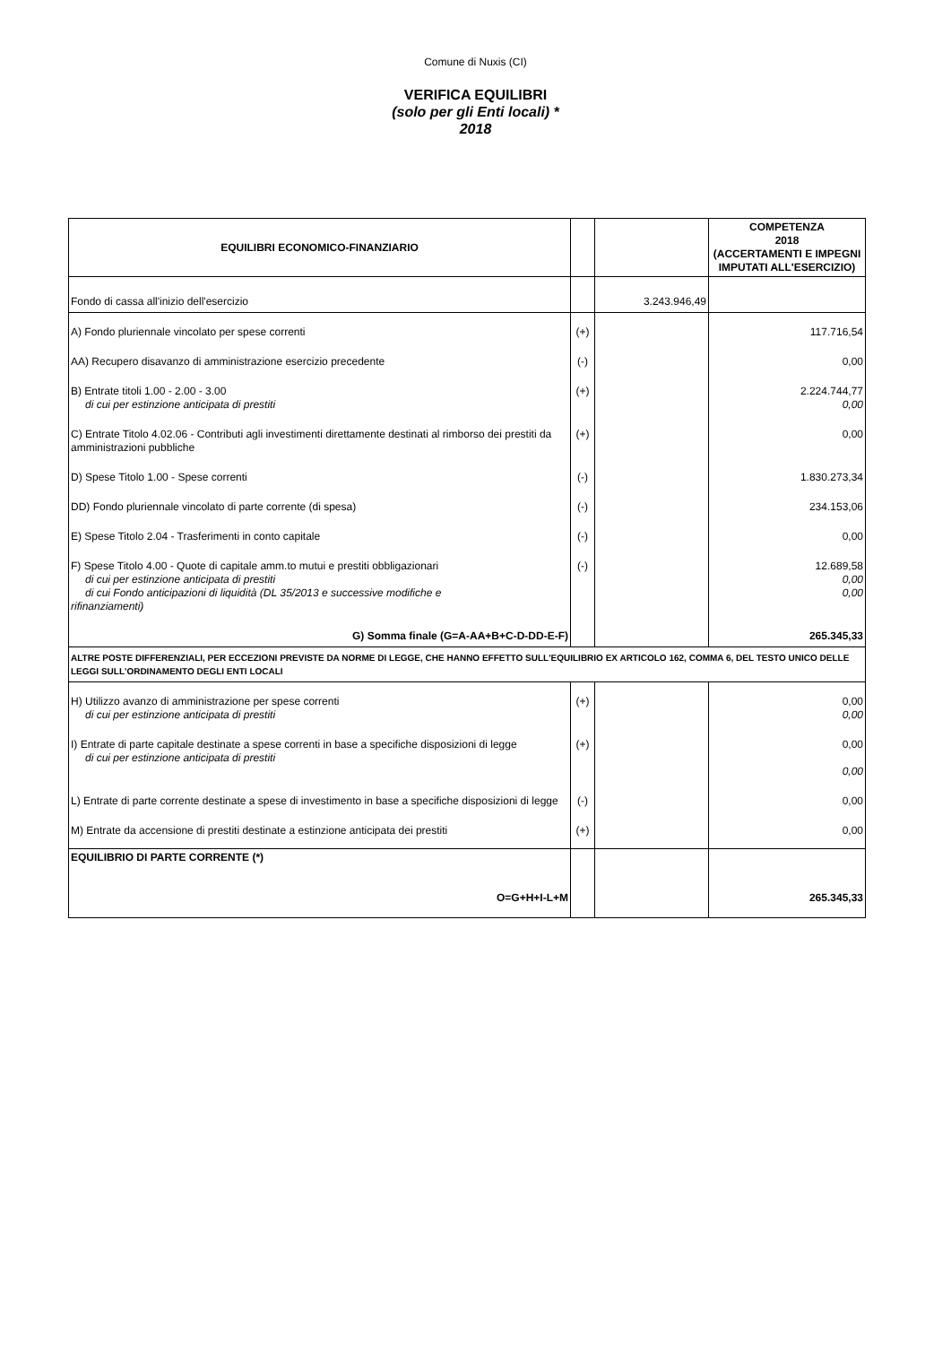Comune di Nuxis (CI)
VERIFICA EQUILIBRI
(solo per gli Enti locali) *
2018
| EQUILIBRI ECONOMICO-FINANZIARIO | | | COMPETENZA 2018 (ACCERTAMENTI E IMPEGNI IMPUTATI ALL'ESERCIZIO) |
| --- | --- | --- | --- |
| Fondo di cassa all'inizio dell'esercizio | | 3.243.946,49 | |
| A) Fondo pluriennale vincolato per spese correnti | (+) | | 117.716,54 |
| AA) Recupero disavanzo di amministrazione esercizio precedente | (-) | | 0,00 |
| B) Entrate titoli 1.00 - 2.00 - 3.00 di cui per estinzione anticipata di prestiti | (+) | | 2.224.744,77 0,00 |
| C) Entrate Titolo 4.02.06 - Contributi agli investimenti direttamente destinati al rimborso dei prestiti da amministrazioni pubbliche | (+) | | 0,00 |
| D) Spese Titolo 1.00 - Spese correnti | (-) | | 1.830.273,34 |
| DD) Fondo pluriennale vincolato di parte corrente (di spesa) | (-) | | 234.153,06 |
| E) Spese Titolo 2.04 - Trasferimenti in conto capitale | (-) | | 0,00 |
| F) Spese Titolo 4.00 - Quote di capitale amm.to mutui e prestiti obbligazionari di cui per estinzione anticipata di prestiti di cui Fondo anticipazioni di liquidità (DL 35/2013 e successive modifiche e rifinanziamenti) | (-) | | 12.689,58 0,00 0,00 |
| G) Somma finale (G=A-AA+B+C-D-DD-E-F) | | | 265.345,33 |
| ALTRE POSTE DIFFERENZIALI, PER ECCEZIONI PREVISTE DA NORME DI LEGGE, CHE HANNO EFFETTO SULL'EQUILIBRIO EX ARTICOLO 162, COMMA 6, DEL TESTO UNICO DELLE LEGGI SULL'ORDINAMENTO DEGLI ENTI LOCALI | | | |
| H) Utilizzo avanzo di amministrazione per spese correnti di cui per estinzione anticipata di prestiti | (+) | | 0,00 0,00 |
| I) Entrate di parte capitale destinate a spese correnti in base a specifiche disposizioni di legge di cui per estinzione anticipata di prestiti | (+) | | 0,00 0,00 |
| L) Entrate di parte corrente destinate a spese di investimento in base a specifiche disposizioni di legge | (-) | | 0,00 |
| M) Entrate da accensione di prestiti destinate a estinzione anticipata dei prestiti | (+) | | 0,00 |
| EQUILIBRIO DI PARTE CORRENTE (*) | | | |
| O=G+H+I-L+M | | | 265.345,33 |